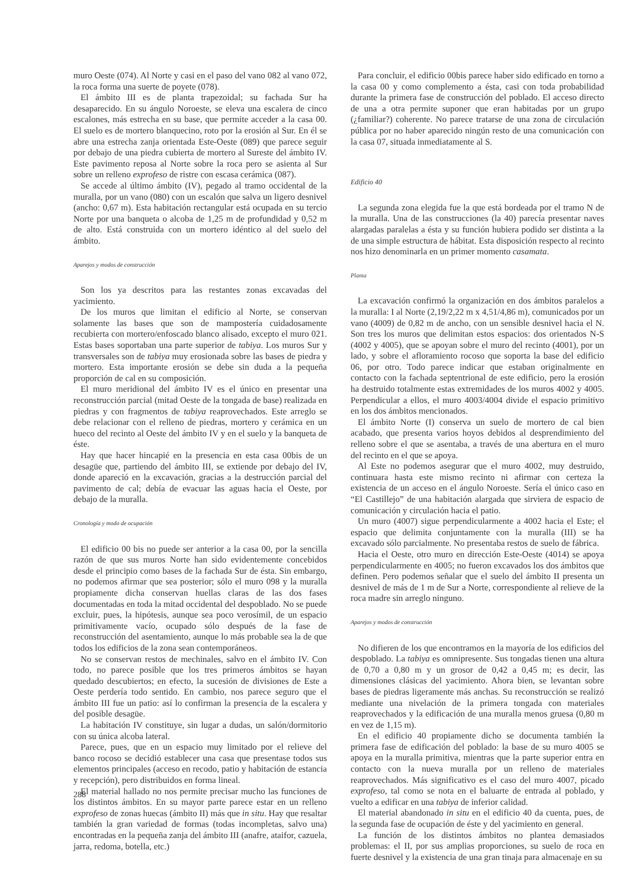muro Oeste (074). Al Norte y casi en el paso del vano 082 al vano 072, la roca forma una suerte de poyete (078).
El ámbito III es de planta trapezoidal; su fachada Sur ha desaparecido. En su ángulo Noroeste, se eleva una escalera de cinco escalones, más estrecha en su base, que permite acceder a la casa 00. El suelo es de mortero blanquecino, roto por la erosión al Sur. En él se abre una estrecha zanja orientada Este-Oeste (089) que parece seguir por debajo de una piedra cubierta de mortero al Sureste del ámbito IV. Este pavimento reposa al Norte sobre la roca pero se asienta al Sur sobre un relleno exprofeso de ristre con escasa cerámica (087).
Se accede al último ámbito (IV), pegado al tramo occidental de la muralla, por un vano (080) con un escalón que salva un ligero desnivel (ancho: 0,67 m). Esta habitación rectangular está ocupada en su tercio Norte por una banqueta o alcoba de 1,25 m de profundidad y 0,52 m de alto. Está construida con un mortero idéntico al del suelo del ámbito.
Aparejos y modos de construcción
Son los ya descritos para las restantes zonas excavadas del yacimiento.
De los muros que limitan el edificio al Norte, se conservan solamente las bases que son de mampostería cuidadosamente recubierta con mortero/enfoscado blanco alisado, excepto el muro 021. Estas bases soportaban una parte superior de tabiya. Los muros Sur y transversales son de tabiya muy erosionada sobre las bases de piedra y mortero. Esta importante erosión se debe sin duda a la pequeña proporción de cal en su composición.
El muro meridional del ámbito IV es el único en presentar una reconstrucción parcial (mitad Oeste de la tongada de base) realizada en piedras y con fragmentos de tabiya reaprovechados. Este arreglo se debe relacionar con el relleno de piedras, mortero y cerámica en un hueco del recinto al Oeste del ámbito IV y en el suelo y la banqueta de éste.
Hay que hacer hincapié en la presencia en esta casa 00bis de un desagüe que, partiendo del ámbito III, se extiende por debajo del IV, donde apareció en la excavación, gracias a la destrucción parcial del pavimento de cal; debía de evacuar las aguas hacia el Oeste, por debajo de la muralla.
Cronología y modo de ocupación
El edificio 00 bis no puede ser anterior a la casa 00, por la sencilla razón de que sus muros Norte han sido evidentemente concebidos desde el principio como bases de la fachada Sur de ésta. Sin embargo, no podemos afirmar que sea posterior; sólo el muro 098 y la muralla propiamente dicha conservan huellas claras de las dos fases documentadas en toda la mitad occidental del despoblado. No se puede excluir, pues, la hipótesis, aunque sea poco verosímil, de un espacio primitivamente vacío, ocupado sólo después de la fase de reconstrucción del asentamiento, aunque lo más probable sea la de que todos los edificios de la zona sean contemporáneos.
No se conservan restos de mechinales, salvo en el ámbito IV. Con todo, no parece posible que los tres primeros ámbitos se hayan quedado descubiertos; en efecto, la sucesión de divisiones de Este a Oeste perdería todo sentido. En cambio, nos parece seguro que el ámbito III fue un patio: así lo confirman la presencia de la escalera y del posible desagüe.
La habitación IV constituye, sin lugar a dudas, un salón/dormitorio con su única alcoba lateral.
Parece, pues, que en un espacio muy limitado por el relieve del banco rocoso se decidió establecer una casa que presentase todos sus elementos principales (acceso en recodo, patio y habitación de estancia y recepción), pero distribuidos en forma lineal.
El material hallado no nos permite precisar mucho las funciones de los distintos ámbitos. En su mayor parte parece estar en un relleno exprofeso de zonas huecas (ámbito II) más que in situ. Hay que resaltar también la gran variedad de formas (todas incompletas, salvo una) encontradas en la pequeña zanja del ámbito III (anafre, ataifor, cazuela, jarra, redoma, botella, etc.)
Para concluir, el edificio 00bis parece haber sido edificado en torno a la casa 00 y como complemento a ésta, casi con toda probabilidad durante la primera fase de construcción del poblado. El acceso directo de una a otra permite suponer que eran habitadas por un grupo (¿familiar?) coherente. No parece tratarse de una zona de circulación pública por no haber aparecido ningún resto de una comunicación con la casa 07, situada inmediatamente al S.
Edificio 40
La segunda zona elegida fue la que está bordeada por el tramo N de la muralla. Una de las construcciones (la 40) parecía presentar naves alargadas paralelas a ésta y su función hubiera podido ser distinta a la de una simple estructura de hábitat. Esta disposición respecto al recinto nos hizo denominarla en un primer momento casamata.
Planta
La excavación confirmó la organización en dos ámbitos paralelos a la muralla: I al Norte (2,19/2,22 m x 4,51/4,86 m), comunicados por un vano (4009) de 0,82 m de ancho, con un sensible desnivel hacia el N. Son tres los muros que delimitan estos espacios: dos orientados N-S (4002 y 4005), que se apoyan sobre el muro del recinto (4001), por un lado, y sobre el afloramiento rocoso que soporta la base del edificio 06, por otro. Todo parece indicar que estaban originalmente en contacto con la fachada septentrional de este edificio, pero la erosión ha destruido totalmente estas extremidades de los muros 4002 y 4005. Perpendicular a ellos, el muro 4003/4004 divide el espacio primitivo en los dos ámbitos mencionados.
El ámbito Norte (I) conserva un suelo de mortero de cal bien acabado, que presenta varios hoyos debidos al desprendimiento del relleno sobre el que se asentaba, a través de una abertura en el muro del recinto en el que se apoya.
Al Este no podemos asegurar que el muro 4002, muy destruido, continuara hasta este mismo recinto ni afirmar con certeza la existencia de un acceso en el ángulo Noroeste. Sería el único caso en “El Castillejo” de una habitación alargada que sirviera de espacio de comunicación y circulación hacia el patio.
Un muro (4007) sigue perpendicularmente a 4002 hacia el Este; el espacio que delimita conjuntamente con la muralla (III) se ha excavado sólo parcialmente. No presentaba restos de suelo de fábrica.
Hacia el Oeste, otro muro en dirección Este-Oeste (4014) se apoya perpendicularmente en 4005; no fueron excavados los dos ámbitos que definen. Pero podemos señalar que el suelo del ámbito II presenta un desnivel de más de 1 m de Sur a Norte, correspondiente al relieve de la roca madre sin arreglo ninguno.
Aparejos y modos de construcción
No difieren de los que encontramos en la mayoría de los edificios del despoblado. La tabiya es omnipresente. Sus tongadas tienen una altura de 0,70 a 0,80 m y un grosor de 0,42 a 0,45 m; es decir, las dimensiones clásicas del yacimiento. Ahora bien, se levantan sobre bases de piedras ligeramente más anchas. Su reconstrucción se realizó mediante una nivelación de la primera tongada con materiales reaprovechados y la edificación de una muralla menos gruesa (0,80 m en vez de 1,15 m).
En el edificio 40 propiamente dicho se documenta también la primera fase de edificación del poblado: la base de su muro 4005 se apoya en la muralla primitiva, mientras que la parte superior entra en contacto con la nueva muralla por un relleno de materiales reaprovechados. Más significativo es el caso del muro 4007, picado exprofeso, tal como se nota en el baluarte de entrada al poblado, y vuelto a edificar en una tabiya de inferior calidad.
El material abandonado in situ en el edificio 40 da cuenta, pues, de la segunda fase de ocupación de éste y del yacimiento en general.
La función de los distintos ámbitos no plantea demasiados problemas: el II, por sus amplias proporciones, su suelo de roca en fuerte desnivel y la existencia de una gran tinaja para almacenaje en su
288